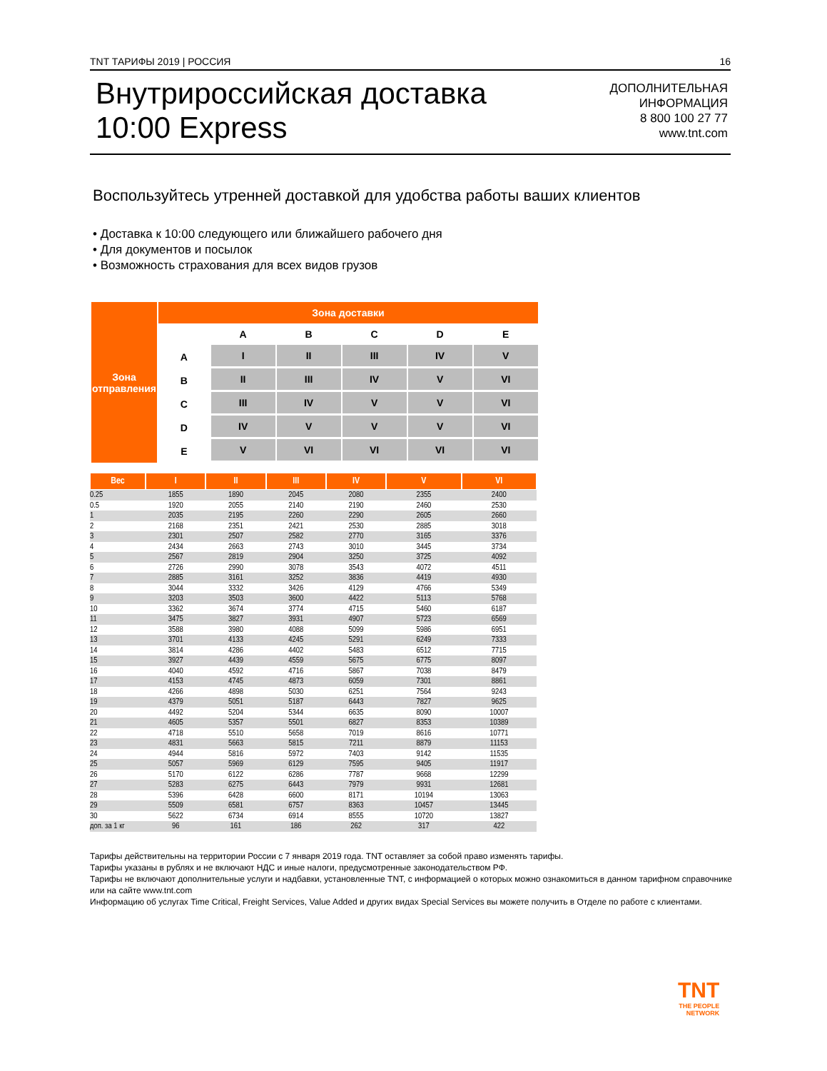TNT ТАРИФЫ 2019 | РОССИЯ 16
Внутрироссийская доставка
10:00 Express
ДОПОЛНИТЕЛЬНАЯ
ИНФОРМАЦИЯ
8 800 100 27 77
www.tnt.com
Воспользуйтесь утренней доставкой для удобства работы ваших клиентов
• Доставка к 10:00 следующего или ближайшего рабочего дня
• Для документов и посылок
• Возможность страхования для всех видов грузов
| Зона отправления | Зона доставки | | | | | |
| --- | --- | --- | --- | --- | --- | --- |
| | | A | B | C | D | E |
| | A | I | II | III | IV | V |
| | B | II | III | IV | V | VI |
| | C | III | IV | V | V | VI |
| | D | IV | V | V | V | VI |
| | E | V | VI | VI | VI | VI |
| Вес | I | II | III | IV | V | VI |
| --- | --- | --- | --- | --- | --- | --- |
| 0.25 | 1855 | 1890 | 2045 | 2080 | 2355 | 2400 |
| 0.5 | 1920 | 2055 | 2140 | 2190 | 2460 | 2530 |
| 1 | 2035 | 2195 | 2260 | 2290 | 2605 | 2660 |
| 2 | 2168 | 2351 | 2421 | 2530 | 2885 | 3018 |
| 3 | 2301 | 2507 | 2582 | 2770 | 3165 | 3376 |
| 4 | 2434 | 2663 | 2743 | 3010 | 3445 | 3734 |
| 5 | 2567 | 2819 | 2904 | 3250 | 3725 | 4092 |
| 6 | 2726 | 2990 | 3078 | 3543 | 4072 | 4511 |
| 7 | 2885 | 3161 | 3252 | 3836 | 4419 | 4930 |
| 8 | 3044 | 3332 | 3426 | 4129 | 4766 | 5349 |
| 9 | 3203 | 3503 | 3600 | 4422 | 5113 | 5768 |
| 10 | 3362 | 3674 | 3774 | 4715 | 5460 | 6187 |
| 11 | 3475 | 3827 | 3931 | 4907 | 5723 | 6569 |
| 12 | 3588 | 3980 | 4088 | 5099 | 5986 | 6951 |
| 13 | 3701 | 4133 | 4245 | 5291 | 6249 | 7333 |
| 14 | 3814 | 4286 | 4402 | 5483 | 6512 | 7715 |
| 15 | 3927 | 4439 | 4559 | 5675 | 6775 | 8097 |
| 16 | 4040 | 4592 | 4716 | 5867 | 7038 | 8479 |
| 17 | 4153 | 4745 | 4873 | 6059 | 7301 | 8861 |
| 18 | 4266 | 4898 | 5030 | 6251 | 7564 | 9243 |
| 19 | 4379 | 5051 | 5187 | 6443 | 7827 | 9625 |
| 20 | 4492 | 5204 | 5344 | 6635 | 8090 | 10007 |
| 21 | 4605 | 5357 | 5501 | 6827 | 8353 | 10389 |
| 22 | 4718 | 5510 | 5658 | 7019 | 8616 | 10771 |
| 23 | 4831 | 5663 | 5815 | 7211 | 8879 | 11153 |
| 24 | 4944 | 5816 | 5972 | 7403 | 9142 | 11535 |
| 25 | 5057 | 5969 | 6129 | 7595 | 9405 | 11917 |
| 26 | 5170 | 6122 | 6286 | 7787 | 9668 | 12299 |
| 27 | 5283 | 6275 | 6443 | 7979 | 9931 | 12681 |
| 28 | 5396 | 6428 | 6600 | 8171 | 10194 | 13063 |
| 29 | 5509 | 6581 | 6757 | 8363 | 10457 | 13445 |
| 30 | 5622 | 6734 | 6914 | 8555 | 10720 | 13827 |
| доп. за 1 кг | 96 | 161 | 186 | 262 | 317 | 422 |
Тарифы действительны на территории России с 7 января 2019 года. TNT оставляет за собой право изменять тарифы.
Тарифы указаны в рублях и не включают НДС и иные налоги, предусмотренные законодательством РФ.
Тарифы не включают дополнительные услуги и надбавки, установленные TNT, с информацией о которых можно ознакомиться в данном тарифном справочнике или на сайте www.tnt.com
Информацию об услугах Time Critical, Freight Services, Value Added и других видах Special Services вы можете получить в Отделе по работе с клиентами.
TNT
THE PEOPLE
NETWORK